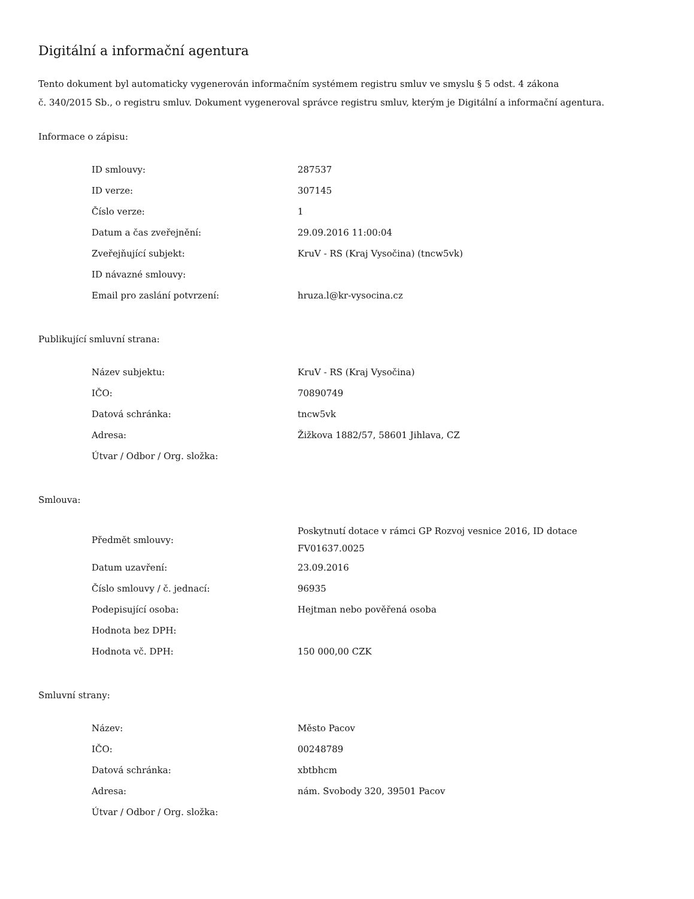Digitální a informační agentura
Tento dokument byl automaticky vygenerován informačním systémem registru smluv ve smyslu § 5 odst. 4 zákona
č. 340/2015 Sb., o registru smluv. Dokument vygeneroval správce registru smluv, kterým je Digitální a informační agentura.
Informace o zápisu:
| ID smlouvy: | 287537 |
| ID verze: | 307145 |
| Číslo verze: | 1 |
| Datum a čas zveřejnění: | 29.09.2016 11:00:04 |
| Zveřejňující subjekt: | KruV - RS (Kraj Vysočina) (tncw5vk) |
| ID návazné smlouvy: | |
| Email pro zaslání potvrzení: | hruza.l@kr-vysocina.cz |
Publikující smluvní strana:
| Název subjektu: | KruV - RS (Kraj Vysočina) |
| IČO: | 70890749 |
| Datová schránka: | tncw5vk |
| Adresa: | Žižkova 1882/57, 58601 Jihlava, CZ |
| Útvar / Odbor / Org. složka: | |
Smlouva:
| Předmět smlouvy: | Poskytnutí dotace v rámci GP Rozvoj vesnice 2016, ID dotace FV01637.0025 |
| Datum uzavření: | 23.09.2016 |
| Číslo smlouvy / č. jednací: | 96935 |
| Podepisující osoba: | Hejtman nebo pověřená osoba |
| Hodnota bez DPH: | |
| Hodnota vč. DPH: | 150 000,00 CZK |
Smluvní strany:
| Název: | Město Pacov |
| IČO: | 00248789 |
| Datová schránka: | xbtbhcm |
| Adresa: | nám. Svobody 320, 39501 Pacov |
| Útvar / Odbor / Org. složka: | |